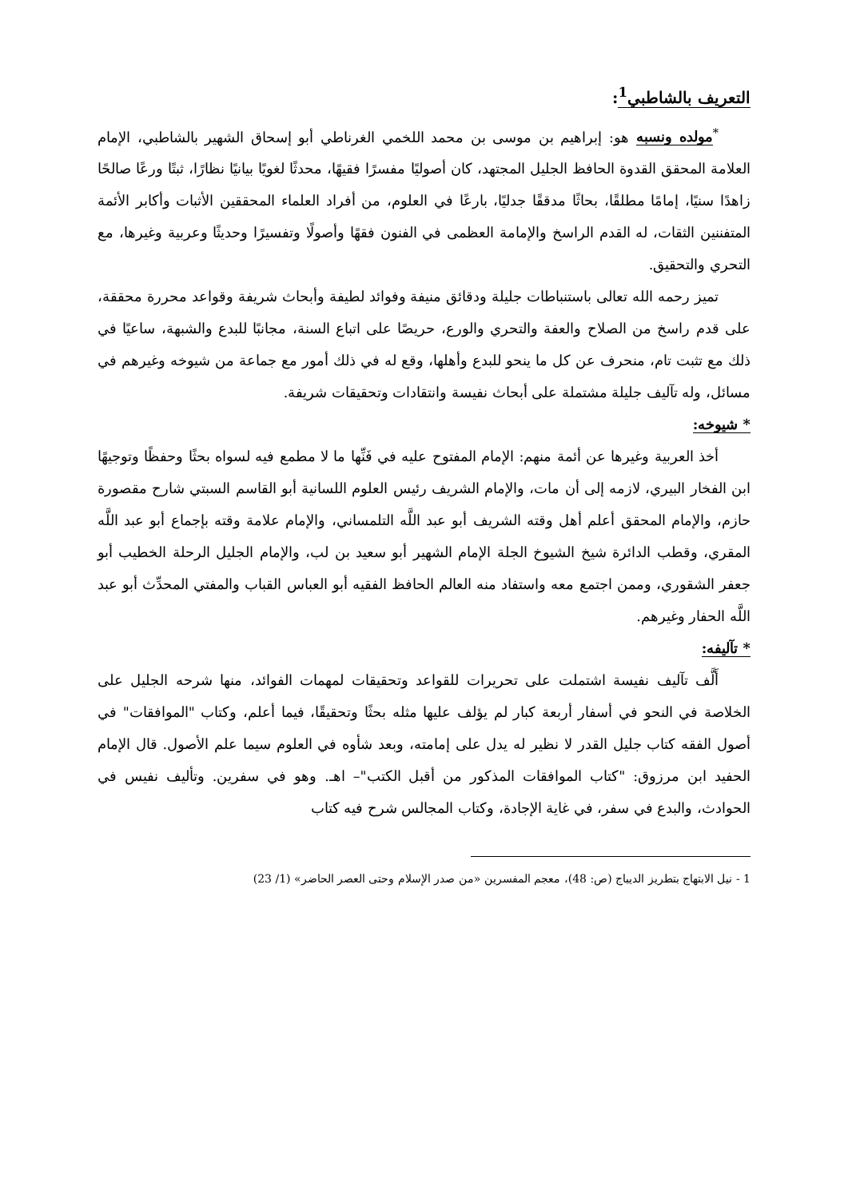التعريف بالشاطبي<sup>1</sup>:
<sup>*</sup> مولده ونسبه هو: إبراهيم بن موسى بن محمد اللخمي الغرناطي أبو إسحاق الشهير بالشاطبي، الإمام العلامة المحقق القدوة الحافظ الجليل المجتهد، كان أصوليًا مفسرًا فقيهًا، محدثًا لغويًا بيانيًا نظارًا، ثبتًا ورعًا صالحًا زاهدًا سنيًا، إمامًا مطلقًا، بحاثًا مدققًا جدليًا، بارعًا في العلوم، من أفراد العلماء المحققين الأثبات وأكابر الأئمة المتفننين الثقات، له القدم الراسخ والإمامة العظمى في الفنون فقهًا وأصولًا وتفسيرًا وحديثًا وعربية وغيرها، مع التحري والتحقيق.
تميز رحمه الله تعالى باستنباطات جليلة ودقائق منيفة وفوائد لطيفة وأبحاث شريفة وقواعد محررة محققة، على قدم راسخ من الصلاح والعفة والتحري والورع، حريصًا على اتباع السنة، مجانبًا للبدع والشبهة، ساعيًا في ذلك مع تثبت تام، منحرف عن كل ما ينحو للبدع وأهلها، وقع له في ذلك أمور مع جماعة من شيوخه وغيرهم في مسائل، وله تآليف جليلة مشتملة على أبحاث نفيسة وانتقادات وتحقيقات شريفة.
* شيوخه:
أخذ العربية وغيرها عن أئمة منهم: الإمام المفتوح عليه في فَنِّها ما لا مطمع فيه لسواه بحثًا وحفظًا وتوجيهًا ابن الفخار البيري، لازمه إلى أن مات، والإمام الشريف رئيس العلوم اللسانية أبو القاسم السبتي شارح مقصورة حازم، والإمام المحقق أعلم أهل وقته الشريف أبو عبد اللَّه التلمساني، والإمام علامة وقته بإجماع أبو عبد اللَّه المقري، وقطب الدائرة شيخ الشيوخ الجلة الإمام الشهير أبو سعيد بن لب، والإمام الجليل الرحلة الخطيب أبو جعفر الشقوري، وممن اجتمع معه واستفاد منه العالم الحافظ الفقيه أبو العباس القباب والمفتي المحدِّث أبو عبد اللَّه الحفار وغيرهم.
* تآليفه:
أَلَّف تآليف نفيسة اشتملت على تحريرات للقواعد وتحقيقات لمهمات الفوائد، منها شرحه الجليل على الخلاصة في النحو في أسفار أربعة كبار لم يؤلف عليها مثله بحثًا وتحقيقًا، فيما أعلم، وكتاب "الموافقات" في أصول الفقه كتاب جليل القدر لا نظير له يدل على إمامته، وبعد شأوه في العلوم سيما علم الأصول. قال الإمام الحفيد ابن مرزوق: "كتاب الموافقات المذكور من أقبل الكتب"– اهـ. وهو في سفرين. وتأليف نفيس في الحوادث، والبدع في سفر، في غاية الإجادة، وكتاب المجالس شرح فيه كتاب
1 - نيل الابتهاج بتطريز الديباج (ص: 48)، معجم المفسرين «من صدر الإسلام وحتى العصر الحاضر» (1/ 23)